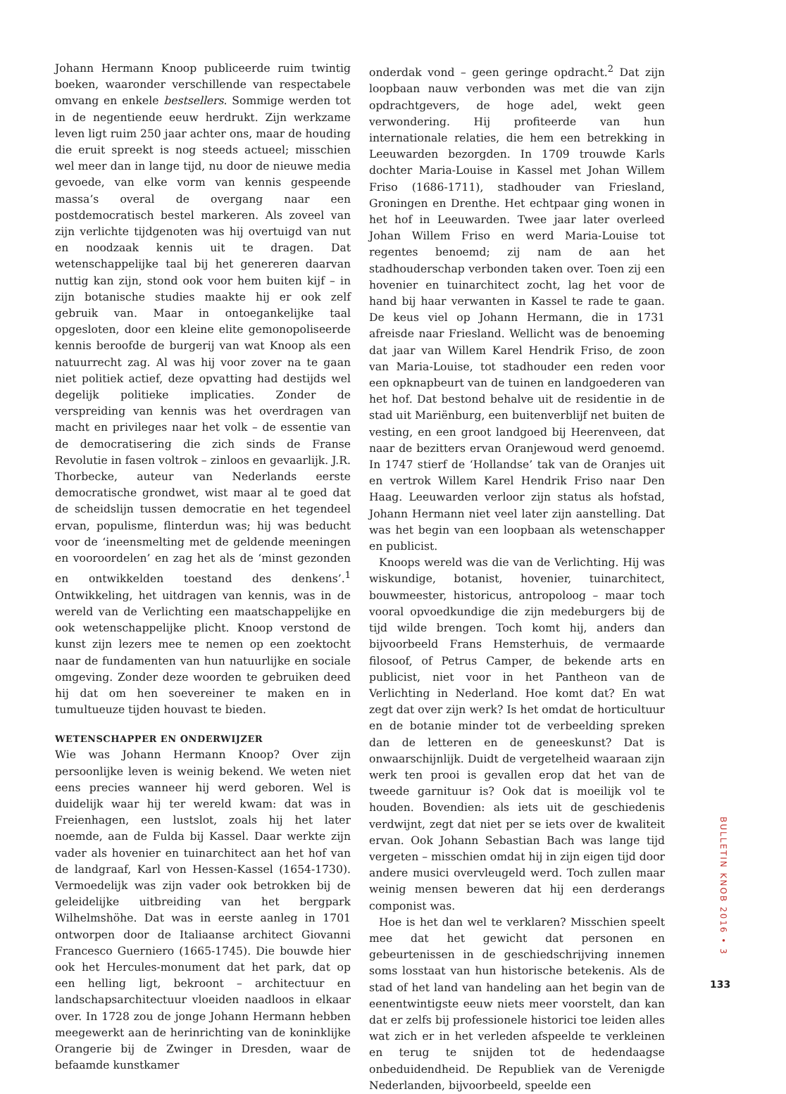Johann Hermann Knoop publiceerde ruim twintig boeken, waaronder verschillende van respectabele omvang en enkele bestsellers. Sommige werden tot in de negentiende eeuw herdrukt. Zijn werkzame leven ligt ruim 250 jaar achter ons, maar de houding die eruit spreekt is nog steeds actueel; misschien wel meer dan in lange tijd, nu door de nieuwe media gevoede, van elke vorm van kennis gespeende massa’s overal de overgang naar een postdemocratisch bestel markeren. Als zoveel van zijn verlichte tijdgenoten was hij overtuigd van nut en noodzaak kennis uit te dragen. Dat wetenschappelijke taal bij het genereren daarvan nuttig kan zijn, stond ook voor hem buiten kijf – in zijn botanische studies maakte hij er ook zelf gebruik van. Maar in ontoegankelijke taal opgesloten, door een kleine elite gemonopoliseerde kennis beroofde de burgerij van wat Knoop als een natuurrecht zag. Al was hij voor zover na te gaan niet politiek actief, deze opvatting had destijds wel degelijk politieke implicaties. Zonder de verspreiding van kennis was het overdragen van macht en privileges naar het volk – de essentie van de democratisering die zich sinds de Franse Revolutie in fasen voltrok – zinloos en gevaarlijk. J.R. Thorbecke, auteur van Nederlands eerste democratische grondwet, wist maar al te goed dat de scheidslijn tussen democratie en het tegendeel ervan, populisme, flinterdun was; hij was beducht voor de ‘ineensmelting met de geldende meeningen en vooroordelen’ en zag het als de ‘minst gezonden en ontwikkelden toestand des denkens’.<sup>1</sup> Ontwikkeling, het uitdragen van kennis, was in de wereld van de Verlichting een maatschappelijke en ook wetenschappelijke plicht. Knoop verstond de kunst zijn lezers mee te nemen op een zoektocht naar de fundamenten van hun natuurlijke en sociale omgeving. Zonder deze woorden te gebruiken deed hij dat om hen soevereiner te maken en in tumultueuze tijden houvast te bieden.
WETENSCHAPPER EN ONDERWIJZER
Wie was Johann Hermann Knoop? Over zijn persoonlijke leven is weinig bekend. We weten niet eens precies wanneer hij werd geboren. Wel is duidelijk waar hij ter wereld kwam: dat was in Freienhagen, een lustslot, zoals hij het later noemde, aan de Fulda bij Kassel. Daar werkte zijn vader als hovenier en tuinarchitect aan het hof van de landgraaf, Karl von Hessen-Kassel (1654-1730). Vermoedelijk was zijn vader ook betrokken bij de geleidelijke uitbreiding van het bergpark Wilhelmshöhe. Dat was in eerste aanleg in 1701 ontworpen door de Italiaanse architect Giovanni Francesco Guerniero (1665-1745). Die bouwde hier ook het Hercules-monument dat het park, dat op een helling ligt, bekroont – architectuur en landschapsarchitectuur vloeiden naadloos in elkaar over. In 1728 zou de jonge Johann Hermann hebben meegewerkt aan de herinrichting van de koninklijke Orangerie bij de Zwinger in Dresden, waar de befaamde kunstkamer
onderdak vond – geen geringe opdracht.<sup>2</sup> Dat zijn loopbaan nauw verbonden was met die van zijn opdrachtgevers, de hoge adel, wekt geen verwondering. Hij profiteerde van hun internationale relaties, die hem een betrekking in Leeuwarden bezorgden. In 1709 trouwde Karls dochter Maria-Louise in Kassel met Johan Willem Friso (1686-1711), stadhouder van Friesland, Groningen en Drenthe. Het echtpaar ging wonen in het hof in Leeuwarden. Twee jaar later overleed Johan Willem Friso en werd Maria-Louise tot regentes benoemd; zij nam de aan het stadhouderschap verbonden taken over. Toen zij een hovenier en tuinarchitect zocht, lag het voor de hand bij haar verwanten in Kassel te rade te gaan. De keus viel op Johann Hermann, die in 1731 afreisde naar Friesland. Wellicht was de benoeming dat jaar van Willem Karel Hendrik Friso, de zoon van Maria-Louise, tot stadhouder een reden voor een opknapbeurt van de tuinen en landgoederen van het hof. Dat bestond behalve uit de residentie in de stad uit Mariënburg, een buitenverblijf net buiten de vesting, en een groot landgoed bij Heerenveen, dat naar de bezitters ervan Oranjewoud werd genoemd. In 1747 stierf de ‘Hollandse’ tak van de Oranjes uit en vertrok Willem Karel Hendrik Friso naar Den Haag. Leeuwarden verloor zijn status als hofstad, Johann Hermann niet veel later zijn aanstelling. Dat was het begin van een loopbaan als wetenschapper en publicist.
Knoops wereld was die van de Verlichting. Hij was wiskundige, botanist, hovenier, tuinarchitect, bouwmeester, historicus, antropoloog – maar toch vooral opvoedkundige die zijn medeburgers bij de tijd wilde brengen. Toch komt hij, anders dan bijvoorbeeld Frans Hemsterhuis, de vermaarde filosoof, of Petrus Camper, de bekende arts en publicist, niet voor in het Pantheon van de Verlichting in Nederland. Hoe komt dat? En wat zegt dat over zijn werk? Is het omdat de horticultuur en de botanie minder tot de verbeelding spreken dan de letteren en de geneeskunst? Dat is onwaarschijnlijk. Duidt de vergetelheid waaraan zijn werk ten prooi is gevallen erop dat het van de tweede garnituur is? Ook dat is moeilijk vol te houden. Bovendien: als iets uit de geschiedenis verdwijnt, zegt dat niet per se iets over de kwaliteit ervan. Ook Johann Sebastian Bach was lange tijd vergeten – misschien omdat hij in zijn eigen tijd door andere musici overvleugeld werd. Toch zullen maar weinig mensen beweren dat hij een derderangs componist was.
Hoe is het dan wel te verklaren? Misschien speelt mee dat het gewicht dat personen en gebeurtenissen in de geschiedschrijving innemen soms losstaat van hun historische betekenis. Als de stad of het land van handeling aan het begin van de eenentwintigste eeuw niets meer voorstelt, dan kan dat er zelfs bij professionele historici toe leiden alles wat zich er in het verleden afspeelde te verkleinen en terug te snijden tot de hedendaagse onbeduidendheid. De Republiek van de Verenigde Nederlanden, bijvoorbeeld, speelde een
BULLETIN KNOB 2016 • 3
133